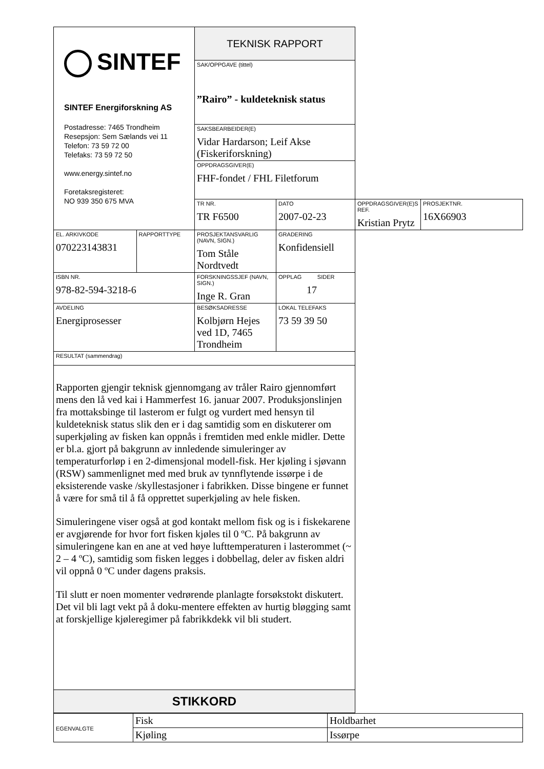| SINTEF SINTEF Energiforskning AS Postadresse: 7465 Trondheim Resepsjon: Sem Sælands vei 11 Telefon: 73 59 72 00 Telefaks: 73 59 72 50 www.energy.sintef.no Foretaksregisteret: NO 939 350 675 MVA | | TEKNISK RAPPORT | | | |
| | | SAK/OPPGAVE (tittel) ”Rairo” - kuldeteknisk status | | | |
| | | SAKSBEARBEIDER(E) Vidar Hardarson; Leif Akse (Fiskeriforskning) | | | |
| | | OPPDRAGSGIVER(E) FHF-fondet / FHL Filetforum | | | |
| | | TR NR. TR F6500 | DATO 2007-02-23 | OPPDRAGSGIVER(E)S REF. Kristian Prytz | PROSJEKTNR. 16X66903 |
| EL. ARKIVKODE 070223143831 | RAPPORTTYPE | PROSJEKTANSVARLIG (NAVN, SIGN.) Tom Ståle Nordtvedt | GRADERING Konfidensiell | | |
| ISBN NR. 978-82-594-3218-6 | | FORSKNINGSSJEF (NAVN, SIGN.) Inge R. Gran | OPPLAG SIDER 17 | | |
| AVDELING Energiprosesser | | BESØKSADRESSE Kolbjørn Hejes ved 1D, 7465 Trondheim | LOKAL TELEFAKS 73 59 39 50 | | |
| RESULTAT (sammendrag) | | | | | |
| Rapporten gjengir teknisk gjennomgang av tråler Rairo gjennomført mens den lå ved kai i Hammerfest 16. januar 2007. Produksjonslinjen fra mottaksbinge til lasterom er fulgt og vurdert med hensyn til kuldeteknisk status slik den er i dag samtidig som en diskuterer om superkjøling av fisken kan oppnås i fremtiden med enkle midler. Dette er bl.a. gjort på bakgrunn av innledende simuleringer av temperaturforløp i en 2-dimensjonal modell-fisk. Her kjøling i sjøvann (RSW) sammenlignet med med bruk av tynnflytende issørpe i de eksisterende vaske /skyllestasjoner i fabrikken. Disse bingene er funnet å være for små til å få opprettet superkjøling av hele fisken. Simuleringene viser også at god kontakt mellom fisk og is i fiskekarene er avgjørende for hvor fort fisken kjøles til 0 ºC. På bakgrunn av simuleringene kan en ane at ved høye lufttemperaturen i lasterommet (~ 2 – 4 ºC), samtidig som fisken legges i dobbellag, deler av fisken aldri vil oppnå 0 ºC under dagens praksis. Til slutt er noen momenter vedrørende planlagte forsøkstokt diskutert. Det vil bli lagt vekt på å doku-mentere effekten av hurtig bløgging samt at forskjellige kjøleregimer på fabrikkdekk vil bli studert. | | | | | |
| STIKKORD | | | | | |
| EGENVALGTE | Fisk | Holdbarhet |
| | Kjøling | Issørpe |